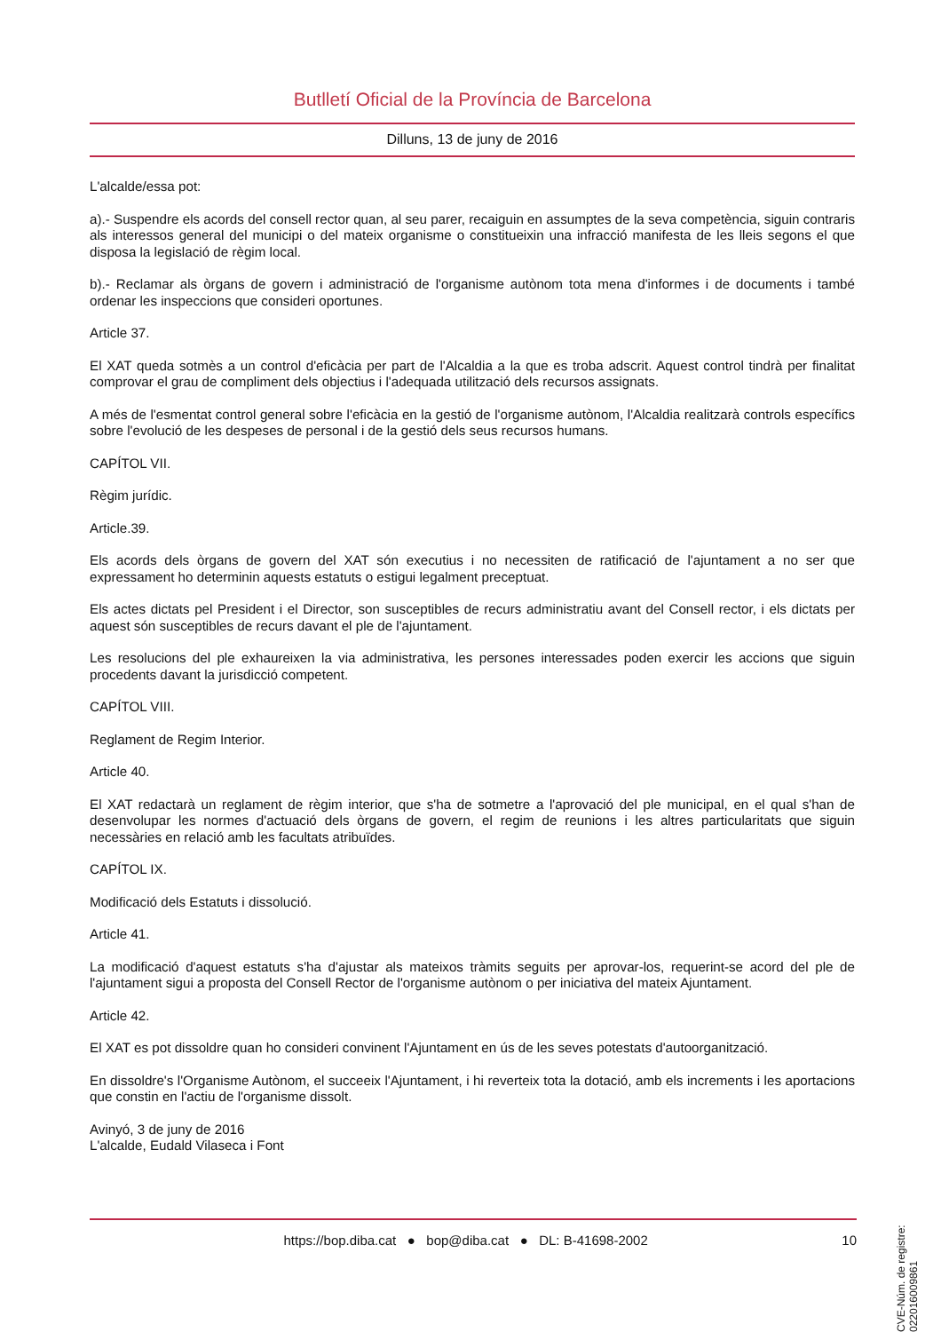Butlletí Oficial de la Província de Barcelona
Dilluns, 13 de juny de 2016
L'alcalde/essa pot:
a).- Suspendre els acords del consell rector quan, al seu parer, recaiguin en assumptes de la seva competència, siguin contraris als interessos general del municipi o del mateix organisme o constitueixin una infracció manifesta de les lleis segons el que disposa la legislació de règim local.
b).- Reclamar als òrgans de govern i administració de l'organisme autònom tota mena d'informes i de documents i també ordenar les inspeccions que consideri oportunes.
Article 37.
El XAT queda sotmès a un control d'eficàcia per part de l'Alcaldia a la que es troba adscrit. Aquest control tindrà per finalitat comprovar el grau de compliment dels objectius i l'adequada utilització dels recursos assignats.
A més de l'esmentat control general sobre l'eficàcia en la gestió de l'organisme autònom, l'Alcaldia realitzarà controls específics sobre l'evolució de les despeses de personal i de la gestió dels seus recursos humans.
CAPÍTOL VII.
Règim jurídic.
Article.39.
Els acords dels òrgans de govern del XAT són executius i no necessiten de ratificació de l'ajuntament a no ser que expressament ho determinin aquests estatuts o estigui legalment preceptuat.
Els actes dictats pel President i el Director, son susceptibles de recurs administratiu avant del Consell rector, i els dictats per aquest són susceptibles de recurs davant el ple de l'ajuntament.
Les resolucions del ple exhaureixen la via administrativa, les persones interessades poden exercir les accions que siguin procedents davant la jurisdicció competent.
CAPÍTOL VIII.
Reglament de Regim Interior.
Article 40.
El XAT redactarà un reglament de règim interior, que s'ha de sotmetre a l'aprovació del ple municipal, en el qual s'han de desenvolupar les normes d'actuació dels òrgans de govern, el regim de reunions i les altres particularitats que siguin necessàries en relació amb les facultats atribuïdes.
CAPÍTOL IX.
Modificació dels Estatuts i dissolució.
Article 41.
La modificació d'aquest estatuts s'ha d'ajustar als mateixos tràmits seguits per aprovar-los, requerint-se acord del ple de l'ajuntament sigui a proposta del Consell Rector de l'organisme autònom o per iniciativa del mateix Ajuntament.
Article 42.
El XAT es pot dissoldre quan ho consideri convinent l'Ajuntament en ús de les seves potestats d'autoorganització.
En dissoldre's l'Organisme Autònom, el succeeix l'Ajuntament, i hi reverteix tota la dotació, amb els increments i les aportacions que constin en l'actiu de l'organisme dissolt.
Avinyó, 3 de juny de 2016
L'alcalde, Eudald Vilaseca i Font
CVE-Núm. de registre: 022016009861
https://bop.diba.cat ● bop@diba.cat ● DL: B-41698-2002 10